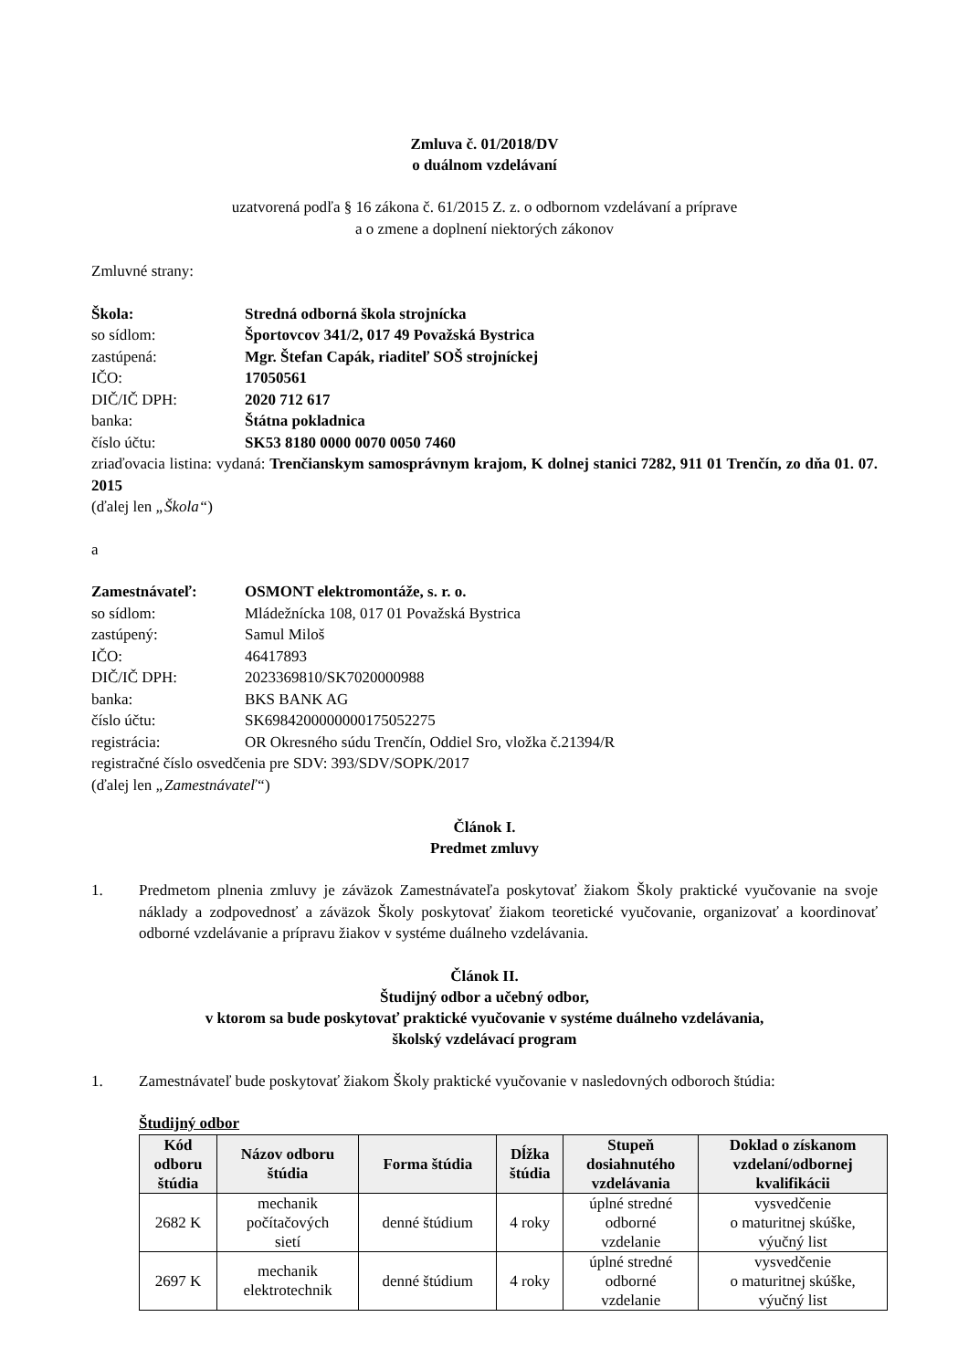Zmluva č. 01/2018/DV
o duálnom vzdelávaní
uzatvorená podľa § 16 zákona č. 61/2015 Z. z. o odbornom vzdelávaní a príprave
a o zmene a doplnení niektorých zákonov
Zmluvné strany:
Škola: Stredná odborná škola strojnícka
so sídlom: Športovcov 341/2, 017 49 Považská Bystrica
zastúpená: Mgr. Štefan Capák, riaditeľ SOŠ strojníckej
IČO: 17050561
DIČ/IČ DPH: 2020 712 617
banka: Štátna pokladnica
číslo účtu: SK53 8180 0000 0070 0050 7460
zriaďovacia listina: vydaná: Trenčianskym samosprávnym krajom, K dolnej stanici 7282, 911 01 Trenčín, zo dňa 01. 07. 2015
(ďalej len „Škola“)
a
Zamestnávateľ: OSMONT elektromontáže, s. r. o.
so sídlom: Mládežnícka 108, 017 01 Považská Bystrica
zastúpený: Samul Miloš
IČO: 46417893
DIČ/IČ DPH: 2023369810/SK7020000988
banka: BKS BANK AG
číslo účtu: SK6984200000000175052275
registrácia: OR Okresného súdu Trenčín, Oddiel Sro, vložka č.21394/R
registračné číslo osvedčenia pre SDV: 393/SDV/SOPK/2017
(ďalej len „Zamestnávateľ“)
Článok I.
Predmet zmluvy
1. Predmetom plnenia zmluvy je záväzok Zamestnávateľa poskytovať žiakom Školy praktické vyučovanie na svoje náklady a zodpovednosť a záväzok Školy poskytovať žiakom teoretické vyučovanie, organizovať a koordinovať odborné vzdelávanie a prípravu žiakov v systéme duálneho vzdelávania.
Článok II.
Študijný odbor a učebný odbor,
v ktorom sa bude poskytovať praktické vyučovanie v systéme duálneho vzdelávania,
školský vzdelávací program
1. Zamestnávateľ bude poskytovať žiakom Školy praktické vyučovanie v nasledovných odboroch štúdia:
Študijný odbor
| Kód odboru štúdia | Názov odboru štúdia | Forma štúdia | Dĺžka štúdia | Stupeň dosiahnutého vzdelávania | Doklad o získanom vzdelaní/odbornej kvalifikácii |
| --- | --- | --- | --- | --- | --- |
| 2682 K | mechanik počítačových sietí | denné štúdium | 4 roky | úplné stredné odborné vzdelanie | vysvedčenie o maturitnej skúške, výučný list |
| 2697 K | mechanik elektrotechnik | denné štúdium | 4 roky | úplné stredné odborné vzdelanie | vysvedčenie o maturitnej skúške, výučný list |